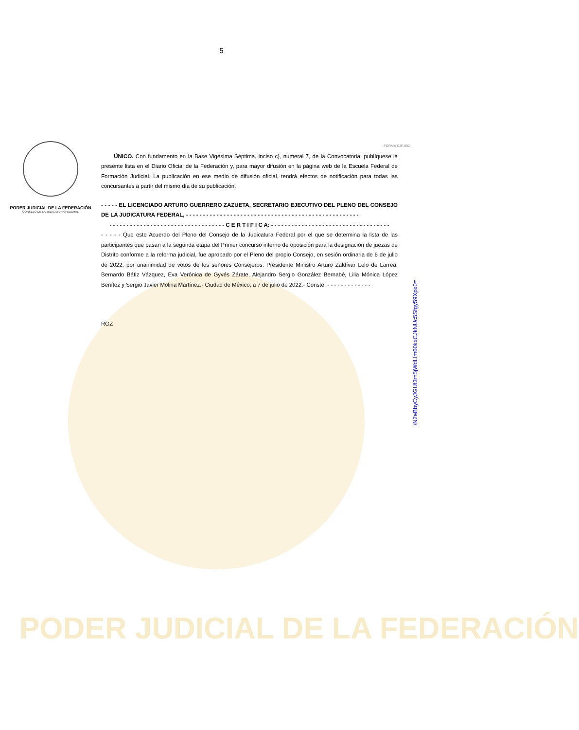5
PODER JUDICIAL DE LA FEDERACIÓN
CONSEJO DE LA JUDICATURA FEDERAL
FORMA CJF-002
ÚNICO. Con fundamento en la Base Vigésima Séptima, inciso c), numeral 7, de la Convocatoria, publíquese la presente lista en el Diario Oficial de la Federación y, para mayor difusión en la página web de la Escuela Federal de Formación Judicial. La publicación en ese medio de difusión oficial, tendrá efectos de notificación para todas las concursantes a partir del mismo día de su publicación.
- - - - - EL LICENCIADO ARTURO GUERRERO ZAZUETA, SECRETARIO EJECUTIVO DEL PLENO DEL CONSEJO DE LA JUDICATURA FEDERAL, - - - - - - - - - - - - - - - - - - - - - - - - - - - - - - - - - - - - - - - - - - - - - - - - - - -
- - - - - - - - - - - - - - - - - - - - - - - - - - - - - - - - - - C E R T I F I C A: - - - - - - - - - - - - - - - - - - - - - - - - - - - - - - - - - - -
- - - - - Que este Acuerdo del Pleno del Consejo de la Judicatura Federal por el que se determina la lista de las participantes que pasan a la segunda etapa del Primer concurso interno de oposición para la designación de juezas de Distrito conforme a la reforma judicial, fue aprobado por el Pleno del propio Consejo, en sesión ordinaria de 6 de julio de 2022, por unanimidad de votos de los señores Consejeros: Presidente Ministro Arturo Zaldívar Lelo de Larrea, Bernardo Bátiz Vázquez, Eva Verónica de Gyvés Zárate, Alejandro Sergio González Bernabé, Lilia Mónica López Benítez y Sergio Javier Molina Martínez.- Ciudad de México, a 7 de julio de 2022.- Conste. - - - - - - - - - - - - -
RGZ
/N2eBbyCyJGUf3m5jWdLlm60kxCJkNUc5Sfgy59Xpx0=
PODER JUDICIAL DE LA FEDERACIÓN